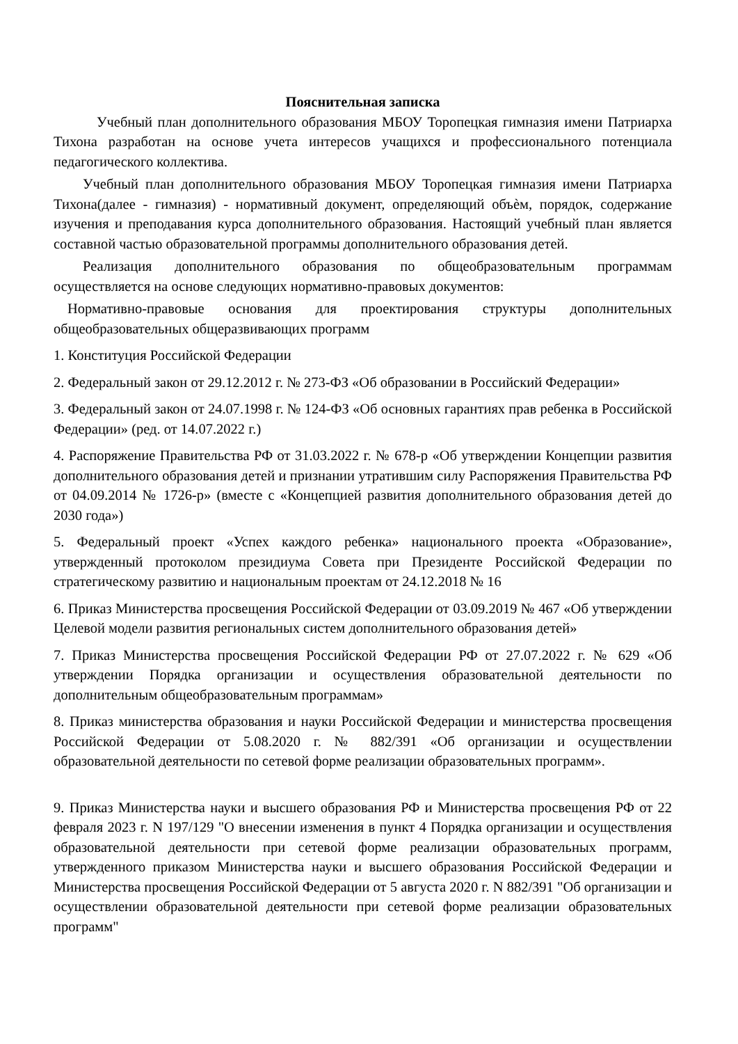Пояснительная записка
Учебный план дополнительного образования МБОУ Торопецкая гимназия имени Патриарха Тихона разработан на основе учета интересов учащихся и профессионального потенциала педагогического коллектива.
Учебный план дополнительного образования МБОУ Торопецкая гимназия имени Патриарха Тихона(далее - гимназия) - нормативный документ, определяющий объѐм, порядок, содержание изучения и преподавания курса дополнительного образования. Настоящий учебный план является составной частью образовательной программы дополнительного образования детей.
Реализация дополнительного образования по общеобразовательным программам осуществляется на основе следующих нормативно-правовых документов:
Нормативно-правовые основания для проектирования структуры дополнительных общеобразовательных общеразвивающих программ
1. Конституция Российской Федерации
2. Федеральный закон от 29.12.2012 г. № 273-ФЗ «Об образовании в Российский Федерации»
3. Федеральный закон от 24.07.1998 г. № 124-ФЗ «Об основных гарантиях прав ребенка в Российской Федерации» (ред. от 14.07.2022 г.)
4. Распоряжение Правительства РФ от 31.03.2022 г. № 678-р «Об утверждении Концепции развития дополнительного образования детей и признании утратившим силу Распоряжения Правительства РФ от 04.09.2014 № 1726-р» (вместе с «Концепцией развития дополнительного образования детей до 2030 года»)
5. Федеральный проект «Успех каждого ребенка» национального проекта «Образование», утвержденный протоколом президиума Совета при Президенте Российской Федерации по стратегическому развитию и национальным проектам от 24.12.2018 № 16
6. Приказ Министерства просвещения Российской Федерации от 03.09.2019 № 467 «Об утверждении Целевой модели развития региональных систем дополнительного образования детей»
7. Приказ Министерства просвещения Российской Федерации РФ от 27.07.2022 г. № 629 «Об утверждении Порядка организации и осуществления образовательной деятельности по дополнительным общеобразовательным программам»
8. Приказ министерства образования и науки Российской Федерации и министерства просвещения Российской Федерации от 5.08.2020 г. № 882/391 «Об организации и осуществлении образовательной деятельности по сетевой форме реализации образовательных программ».
9. Приказ Министерства науки и высшего образования РФ и Министерства просвещения РФ от 22 февраля 2023 г. N 197/129 "О внесении изменения в пункт 4 Порядка организации и осуществления образовательной деятельности при сетевой форме реализации образовательных программ, утвержденного приказом Министерства науки и высшего образования Российской Федерации и Министерства просвещения Российской Федерации от 5 августа 2020 г. N 882/391 "Об организации и осуществлении образовательной деятельности при сетевой форме реализации образовательных программ"